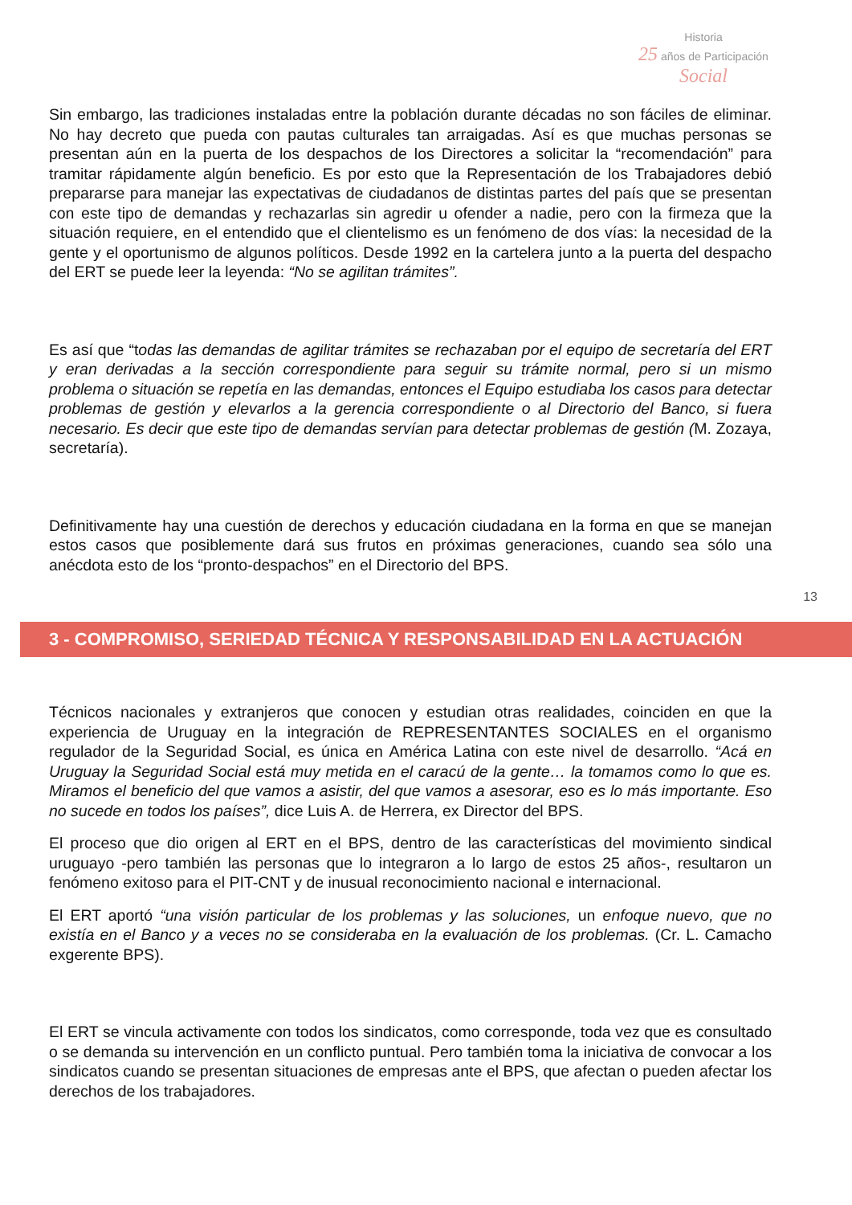Historia
25 años de Participación Social
Sin embargo, las tradiciones instaladas entre la población durante décadas no son fáciles de eliminar. No hay decreto que pueda con pautas culturales tan arraigadas. Así es que muchas personas se presentan aún en la puerta de los despachos de los Directores a solicitar la “recomendación” para tramitar rápidamente algún beneficio. Es por esto que la Representación de los Trabajadores debió prepararse para manejar las expectativas de ciudadanos de distintas partes del país que se presentan con este tipo de demandas y rechazarlas sin agredir u ofender a nadie, pero con la firmeza que la situación requiere, en el entendido que el clientelismo es un fenómeno de dos vías: la necesidad de la gente y el oportunismo de algunos políticos. Desde 1992 en la cartelera junto a la puerta del despacho del ERT se puede leer la leyenda: “No se agilitan trámites”.
Es así que “todas las demandas de agilitar trámites se rechazaban por el equipo de secretaría del ERT y eran derivadas a la sección correspondiente para seguir su trámite normal, pero si un mismo problema o situación se repetía en las demandas, entonces el Equipo estudiaba los casos para detectar problemas de gestión y elevarlos a la gerencia correspondiente o al Directorio del Banco, si fuera necesario. Es decir que este tipo de demandas servían para detectar problemas de gestión (M. Zozaya, secretaría).
Definitivamente hay una cuestión de derechos y educación ciudadana en la forma en que se manejan estos casos que posiblemente dará sus frutos en próximas generaciones, cuando sea sólo una anécdota esto de los “pronto-despachos” en el Directorio del BPS.
13
3 - COMPROMISO, SERIEDAD TÉCNICA Y RESPONSABILIDAD EN LA ACTUACIÓN
Técnicos nacionales y extranjeros que conocen y estudian otras realidades, coinciden en que la experiencia de Uruguay en la integración de REPRESENTANTES SOCIALES en el organismo regulador de la Seguridad Social, es única en América Latina con este nivel de desarrollo. “Acá en Uruguay la Seguridad Social está muy metida en el caracú de la gente… la tomamos como lo que es. Miramos el beneficio del que vamos a asistir, del que vamos a asesorar, eso es lo más importante. Eso no sucede en todos los países”, dice Luis A. de Herrera, ex Director del BPS.
El proceso que dio origen al ERT en el BPS, dentro de las características del movimiento sindical uruguayo -pero también las personas que lo integraron a lo largo de estos 25 años-, resultaron un fenómeno exitoso para el PIT-CNT y de inusual reconocimiento nacional e internacional.
El ERT aportó “una visión particular de los problemas y las soluciones, un enfoque nuevo, que no existía en el Banco y a veces no se consideraba en la evaluación de los problemas. (Cr. L. Camacho exgerente BPS).
El ERT se vincula activamente con todos los sindicatos, como corresponde, toda vez que es consultado o se demanda su intervención en un conflicto puntual. Pero también toma la iniciativa de convocar a los sindicatos cuando se presentan situaciones de empresas ante el BPS, que afectan o pueden afectar los derechos de los trabajadores.